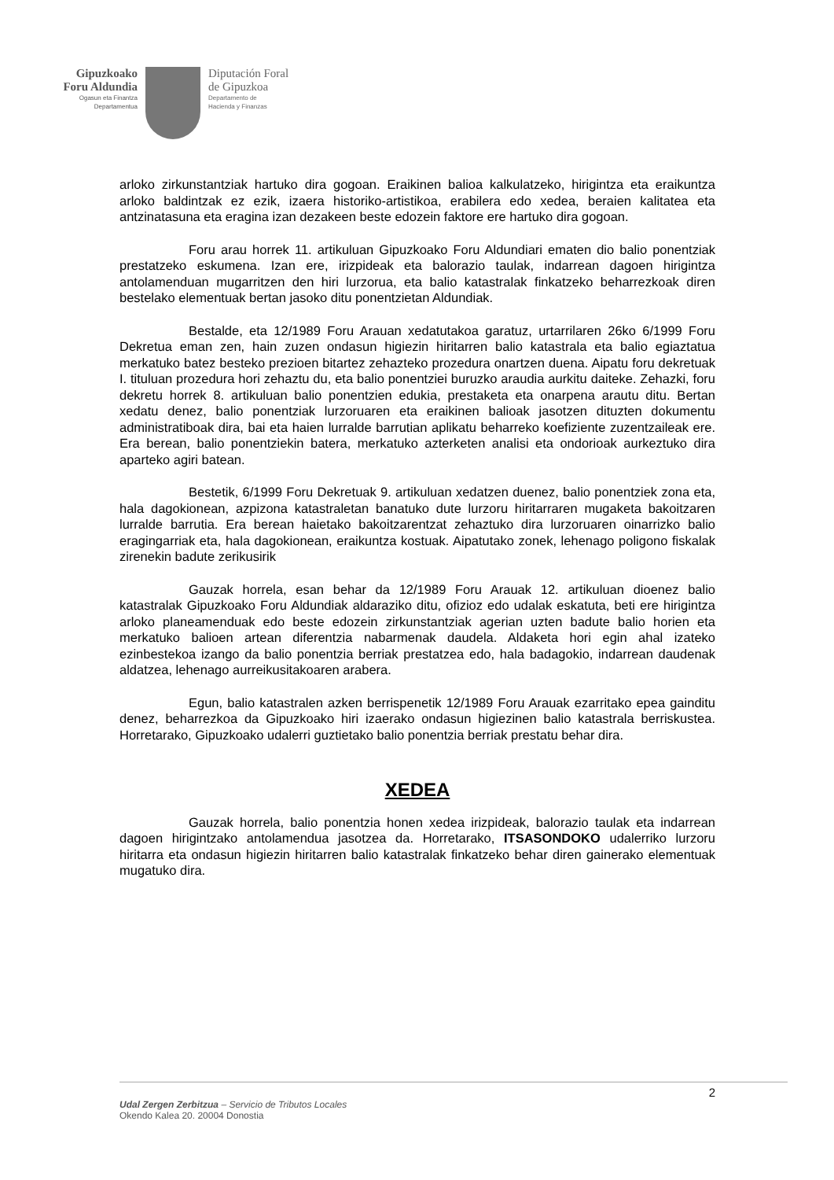Gipuzkoako
Foru Aldundia
Ogasun eta Finantza
Departamentua
Diputación Foral
de Gipuzkoa
Departamento de
Hacienda y Finanzas
arloko zirkunstantziak hartuko dira gogoan. Eraikinen balioa kalkulatzeko, hirigintza eta eraikuntza arloko baldintzak ez ezik, izaera historiko-artistikoa, erabilera edo xedea, beraien kalitatea eta antzinatasuna eta eragina izan dezakeen beste edozein faktore ere hartuko dira gogoan.
Foru arau horrek 11. artikuluan Gipuzkoako Foru Aldundiari ematen dio balio ponentziak prestatzeko eskumena. Izan ere, irizpideak eta balorazio taulak, indarrean dagoen hirigintza antolamenduan mugarritzen den hiri lurzorua, eta balio katastralak finkatzeko beharrezkoak diren bestelako elementuak bertan jasoko ditu ponentzietan Aldundiak.
Bestalde, eta 12/1989 Foru Arauan xedatutakoa garatuz, urtarrilaren 26ko 6/1999 Foru Dekretua eman zen, hain zuzen ondasun higiezin hiritarren balio katastrala eta balio egiaztatua merkatuko batez besteko prezioen bitartez zehazteko prozedura onartzen duena. Aipatu foru dekretuak I. tituluan prozedura hori zehaztu du, eta balio ponentziei buruzko araudia aurkitu daiteke. Zehazki, foru dekretu horrek 8. artikuluan balio ponentzien edukia, prestaketa eta onarpena arautu ditu. Bertan xedatu denez, balio ponentziak lurzoruaren eta eraikinen balioak jasotzen dituzten dokumentu administratiboak dira, bai eta haien lurralde barrutian aplikatu beharreko koefiziente zuzentzaileak ere. Era berean, balio ponentziekin batera, merkatuko azterketen analisi eta ondorioak aurkeztuko dira aparteko agiri batean.
Bestetik, 6/1999 Foru Dekretuak 9. artikuluan xedatzen duenez, balio ponentziek zona eta, hala dagokionean, azpizona katastraletan banatuko dute lurzoru hiritarraren mugaketa bakoitzaren lurralde barrutia. Era berean haietako bakoitzarentzat zehaztuko dira lurzoruaren oinarrizko balio eragingarriak eta, hala dagokionean, eraikuntza kostuak. Aipatutako zonek, lehenago poligono fiskalak zirenekin badute zerikusirik
Gauzak horrela, esan behar da 12/1989 Foru Arauak 12. artikuluan dioenez balio katastralak Gipuzkoako Foru Aldundiak aldaraziko ditu, ofizioz edo udalak eskatuta, beti ere hirigintza arloko planeamenduak edo beste edozein zirkunstantziak agerian uzten badute balio horien eta merkatuko balioen artean diferentzia nabarmenak daudela. Aldaketa hori egin ahal izateko ezinbestekoa izango da balio ponentzia berriak prestatzea edo, hala badagokio, indarrean daudenak aldatzea, lehenago aurreikusitakoaren arabera.
Egun, balio katastralen azken berrispenetik 12/1989 Foru Arauak ezarritako epea gainditu denez, beharrezkoa da Gipuzkoako hiri izaerako ondasun higiezinen balio katastrala berriskustea. Horretarako, Gipuzkoako udalerri guztietako balio ponentzia berriak prestatu behar dira.
XEDEA
Gauzak horrela, balio ponentzia honen xedea irizpideak, balorazio taulak eta indarrean dagoen hirigintzako antolamendua jasotzea da. Horretarako, ITSASONDOKO udalerriko lurzoru hiritarra eta ondasun higiezin hiritarren balio katastralak finkatzeko behar diren gainerako elementuak mugatuko dira.
2
Udal Zergen Zerbitzua – Servicio de Tributos Locales
Okendo Kalea 20. 20004 Donostia